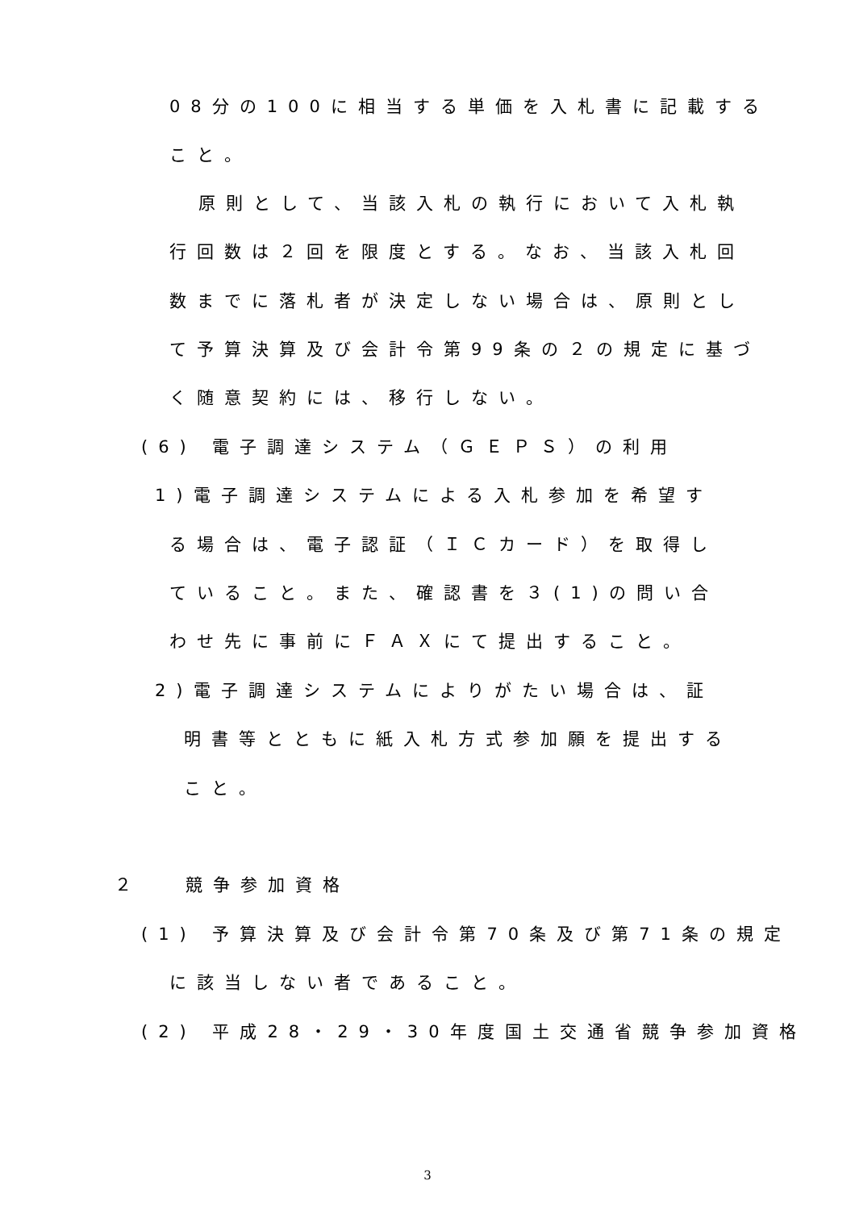08分の100に相当する単価を入札書に記載する
こと。
原則として、当該入札の執行において入札執
行回数は２回を限度とする。なお、当該入札回
数までに落札者が決定しない場合は、原則とし
て予算決算及び会計令第99条の２の規定に基づ
く随意契約には、移行しない。
(6) 電子調達システム（ＧＥＰＳ）の利用
1)電子調達システムによる入札参加を希望す
る場合は、電子認証（ＩＣカード）を取得し
ていること。また、確認書を３(1)の問い合
わせ先に事前にＦＡＸにて提出すること。
2)電子調達システムによりがたい場合は、証
明書等とともに紙入札方式参加願を提出する
こと。
２　 競争参加資格
(1) 予算決算及び会計令第70条及び第71条の規定
に該当しない者であること。
(2) 平成28・29・30年度国土交通省競争参加資格
3